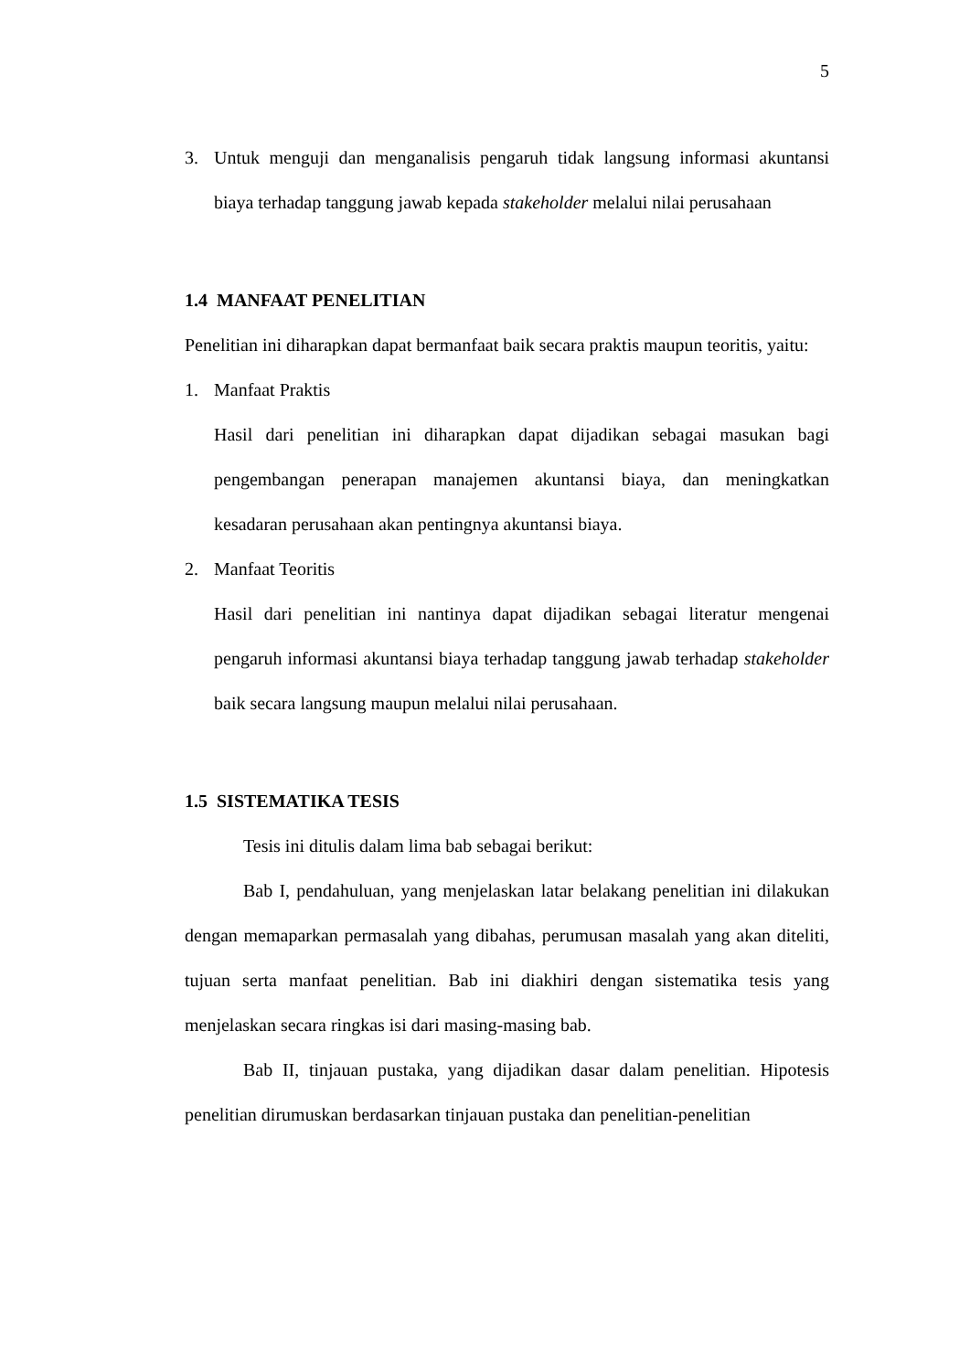5
3. Untuk menguji dan menganalisis pengaruh tidak langsung informasi akuntansi biaya terhadap tanggung jawab kepada stakeholder melalui nilai perusahaan
1.4 MANFAAT PENELITIAN
Penelitian ini diharapkan dapat bermanfaat baik secara praktis maupun teoritis, yaitu:
1. Manfaat Praktis
Hasil dari penelitian ini diharapkan dapat dijadikan sebagai masukan bagi pengembangan penerapan manajemen akuntansi biaya, dan meningkatkan kesadaran perusahaan akan pentingnya akuntansi biaya.
2. Manfaat Teoritis
Hasil dari penelitian ini nantinya dapat dijadikan sebagai literatur mengenai pengaruh informasi akuntansi biaya terhadap tanggung jawab terhadap stakeholder baik secara langsung maupun melalui nilai perusahaan.
1.5 SISTEMATIKA TESIS
Tesis ini ditulis dalam lima bab sebagai berikut:
Bab I, pendahuluan, yang menjelaskan latar belakang penelitian ini dilakukan dengan memaparkan permasalah yang dibahas, perumusan masalah yang akan diteliti, tujuan serta manfaat penelitian. Bab ini diakhiri dengan sistematika tesis yang menjelaskan secara ringkas isi dari masing-masing bab.
Bab II, tinjauan pustaka, yang dijadikan dasar dalam penelitian. Hipotesis penelitian dirumuskan berdasarkan tinjauan pustaka dan penelitian-penelitian